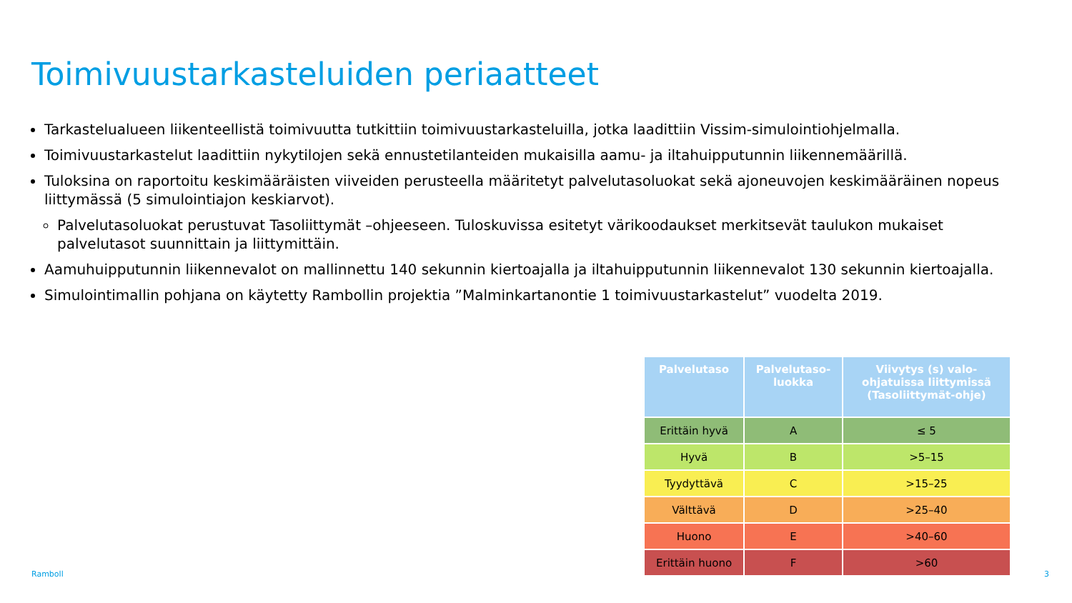Toimivuustarkasteluiden periaatteet
Tarkastelualueen liikenteellistä toimivuutta tutkittiin toimivuustarkasteluilla, jotka laadittiin Vissim-simulointiohjelmalla.
Toimivuustarkastelut laadittiin nykytilojen sekä ennustetilanteiden mukaisilla aamu- ja iltahuipputunnin liikennemäärillä.
Tuloksina on raportoitu keskimääräisten viiveiden perusteella määritetyt palvelutasoluokat sekä ajoneuvojen keskimääräinen nopeus liittymässä (5 simulointiajon keskiarvot).
Palvelutasoluokat perustuvat Tasoliittymät –ohjeeseen. Tuloskuvissa esitetyt värikoodaukset merkitsevät taulukon mukaiset palvelutasot suunnittain ja liittymittäin.
Aamuhuipputunnin liikennevalot on mallinnettu 140 sekunnin kiertoajalla ja iltahuipputunnin liikennevalot 130 sekunnin kiertoajalla.
Simulointimallin pohjana on käytetty Rambollin projektia ”Malminkartanontie 1 toimivuustarkastelut” vuodelta 2019.
| Palvelutaso | Palvelutaso- luokka | Viivytys (s) valo- ohjatuissa liittymissä (Tasoliittymät-ohje) |
| --- | --- | --- |
| Erittäin hyvä | A | ≤ 5 |
| Hyvä | B | >5–15 |
| Tyydyttävä | C | >15–25 |
| Välttävä | D | >25–40 |
| Huono | E | >40–60 |
| Erittäin huono | F | >60 |
Ramboll 3